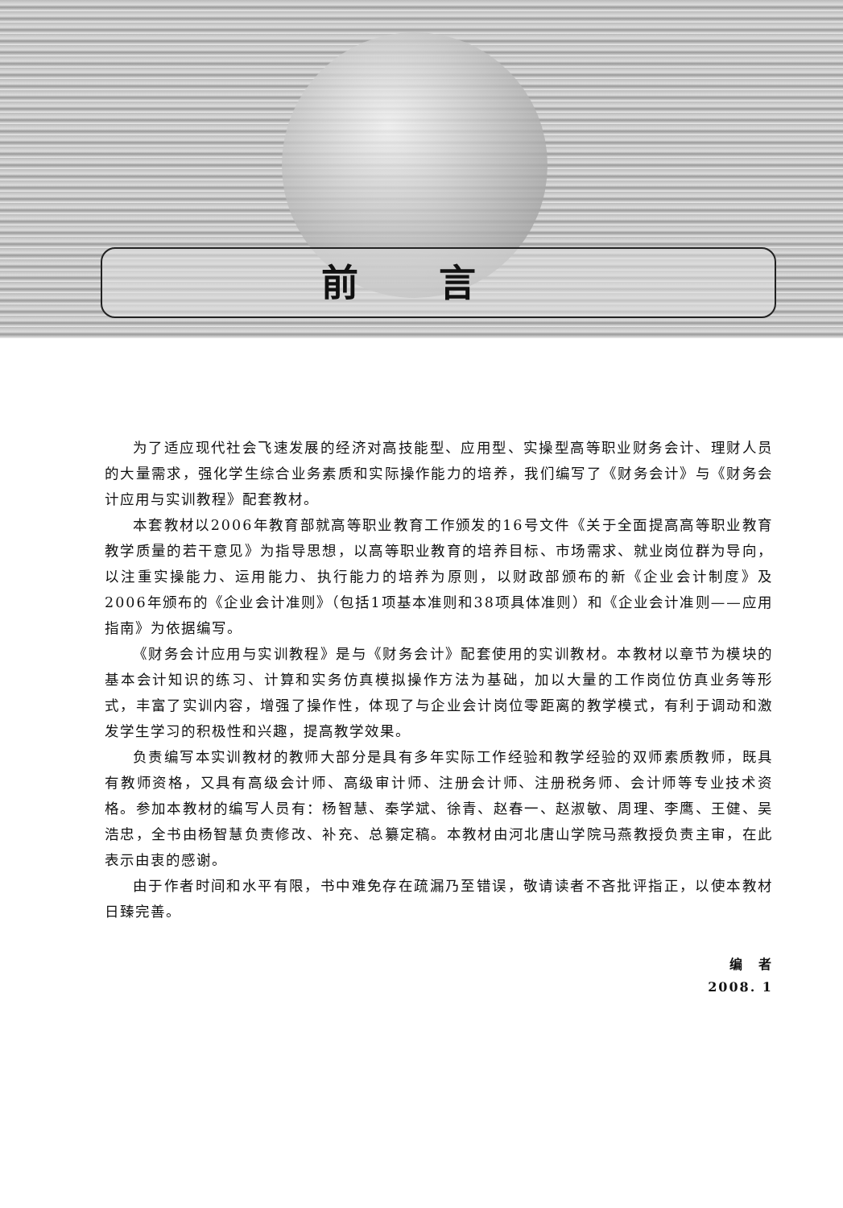前言
为了适应现代社会飞速发展的经济对高技能型、应用型、实操型高等职业财务会计、理财人员的大量需求，强化学生综合业务素质和实际操作能力的培养，我们编写了《财务会计》与《财务会计应用与实训教程》配套教材。
本套教材以2006年教育部就高等职业教育工作颁发的16号文件《关于全面提高高等职业教育教学质量的若干意见》为指导思想，以高等职业教育的培养目标、市场需求、就业岗位群为导向，以注重实操能力、运用能力、执行能力的培养为原则，以财政部颁布的新《企业会计制度》及2006年颁布的《企业会计准则》（包括1项基本准则和38项具体准则）和《企业会计准则——应用指南》为依据编写。
《财务会计应用与实训教程》是与《财务会计》配套使用的实训教材。本教材以章节为模块的基本会计知识的练习、计算和实务仿真模拟操作方法为基础，加以大量的工作岗位仿真业务等形式，丰富了实训内容，增强了操作性，体现了与企业会计岗位零距离的教学模式，有利于调动和激发学生学习的积极性和兴趣，提高教学效果。
负责编写本实训教材的教师大部分是具有多年实际工作经验和教学经验的双师素质教师，既具有教师资格，又具有高级会计师、高级审计师、注册会计师、注册税务师、会计师等专业技术资格。参加本教材的编写人员有：杨智慧、秦学斌、徐青、赵春一、赵淑敏、周理、李鹰、王健、吴浩忠，全书由杨智慧负责修改、补充、总纂定稿。本教材由河北唐山学院马燕教授负责主审，在此表示由衷的感谢。
由于作者时间和水平有限，书中难免存在疏漏乃至错误，敬请读者不吝批评指正，以使本教材日臻完善。
编　者
2008. 1